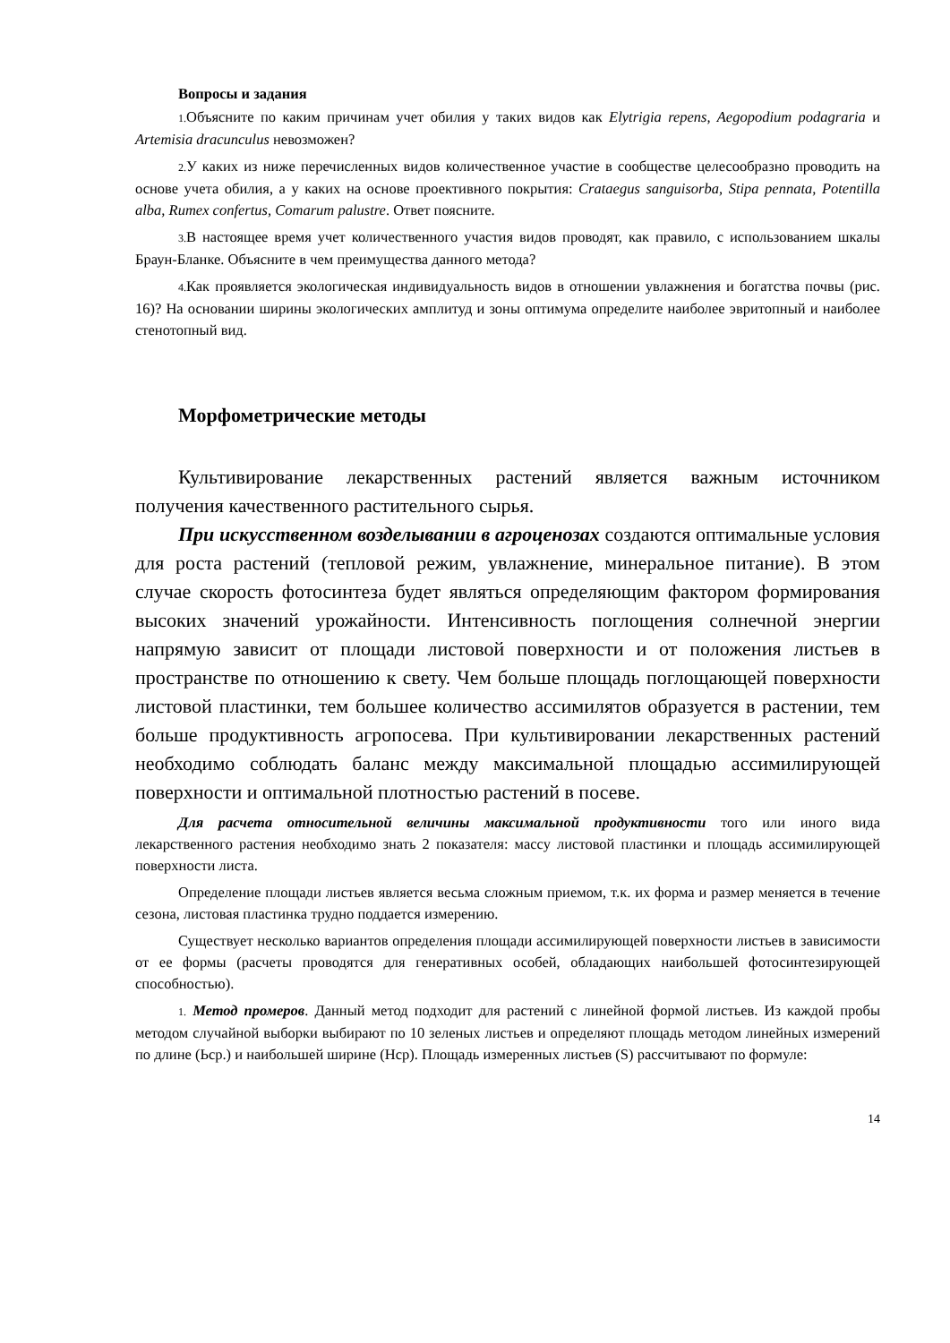Вопросы и задания
1. Объясните по каким причинам учет обилия у таких видов как Elytrigia repens, Aegopodium podagraria и Artemisia dracunculus невозможен?
2. У каких из ниже перечисленных видов количественное участие в сообществе целесообразно проводить на основе учета обилия, а у каких на основе проективного покрытия: Crataegus sanguisorba, Stipa pennata, Potentilla alba, Rumex confertus, Comarum palustre. Ответ поясните.
3. В настоящее время учет количественного участия видов проводят, как правило, с использованием шкалы Браун-Бланке. Объясните в чем преимущества данного метода?
4. Как проявляется экологическая индивидуальность видов в отношении увлажнения и богатства почвы (рис. 16)? На основании ширины экологических амплитуд и зоны оптимума определите наиболее эвритопный и наиболее стенотопный вид.
Морфометрические методы
Культивирование лекарственных растений является важным источником получения качественного растительного сырья.
При искусственном возделывании в агроценозах создаются оптимальные условия для роста растений (тепловой режим, увлажнение, минеральное питание). В этом случае скорость фотосинтеза будет являться определяющим фактором формирования высоких значений урожайности. Интенсивность поглощения солнечной энергии напрямую зависит от площади листовой поверхности и от положения листьев в пространстве по отношению к свету. Чем больше площадь поглощающей поверхности листовой пластинки, тем большее количество ассимилятов образуется в растении, тем больше продуктивность агропосева. При культивировании лекарственных растений необходимо соблюдать баланс между максимальной площадью ассимилирующей поверхности и оптимальной плотностью растений в посеве.
Для расчета относительной величины максимальной продуктивности того или иного вида лекарственного растения необходимо знать 2 показателя: массу листовой пластинки и площадь ассимилирующей поверхности листа.
Определение площади листьев является весьма сложным приемом, т.к. их форма и размер меняется в течение сезона, листовая пластинка трудно поддается измерению.
Существует несколько вариантов определения площади ассимилирующей поверхности листьев в зависимости от ее формы (расчеты проводятся для генеративных особей, обладающих наибольшей фотосинтезирующей способностью).
1. Метод промеров. Данный метод подходит для растений с линейной формой листьев. Из каждой пробы методом случайной выборки выбирают по 10 зеленых листьев и определяют площадь методом линейных измерений по длине (Ьср.) и наибольшей ширине (Нср). Площадь измеренных листьев (S) рассчитывают по формуле:
14